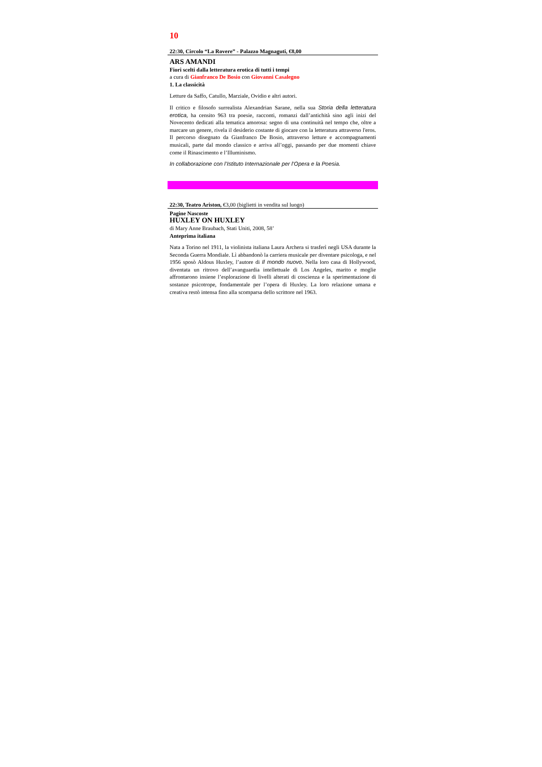10
22:30, Circolo “La Rovere” - Palazzo Magnaguti, €8,00
ARS AMANDI
Fiori scelti dalla letteratura erotica di tutti i tempi
a cura di Gianfranco De Bosio con Giovanni Casalegno
1. La classicità
Letture da Saffo, Catullo, Marziale, Ovidio e altri autori.
Il critico e filosofo surrealista Alexandrian Sarane, nella sua Storia della letteratura erotica, ha censito 963 tra poesie, racconti, romanzi dall’antichità sino agli inizi del Novecento dedicati alla tematica amorosa: segno di una continuità nel tempo che, oltre a marcare un genere, rivela il desiderio costante di giocare con la letteratura attraverso l'eros. Il percorso disegnato da Gianfranco De Bosio, attraverso letture e accompagnamenti musicali, parte dal mondo classico e arriva all’oggi, passando per due momenti chiave come il Rinascimento e l’Illuminismo.
In collaborazione con l’Istituto Internazionale per l’Opera e la Poesia.
22:30, Teatro Ariston, €3,00 (biglietti in vendita sul luogo)
Pagine Nascoste
HUXLEY ON HUXLEY
di Mary Anne Braubach, Stati Uniti, 2008, 58’
Anteprima italiana
Nata a Torino nel 1911, la violinista italiana Laura Archera si trasferì negli USA durante la Seconda Guerra Mondiale. Lì abbandonò la carriera musicale per diventare psicologa, e nel 1956 sposò Aldous Huxley, l’autore di Il mondo nuovo. Nella loro casa di Hollywood, diventata un ritrovo dell’avanguardia intellettuale di Los Angeles, marito e moglie affrontarono insiene l’esplorazione di livelli alterati di coscienza e la sperimentazione di sostanze psicotrope, fondamentale per l’opera di Huxley. La loro relazione umana e creativa restò intensa fino alla scomparsa dello scrittore nel 1963.